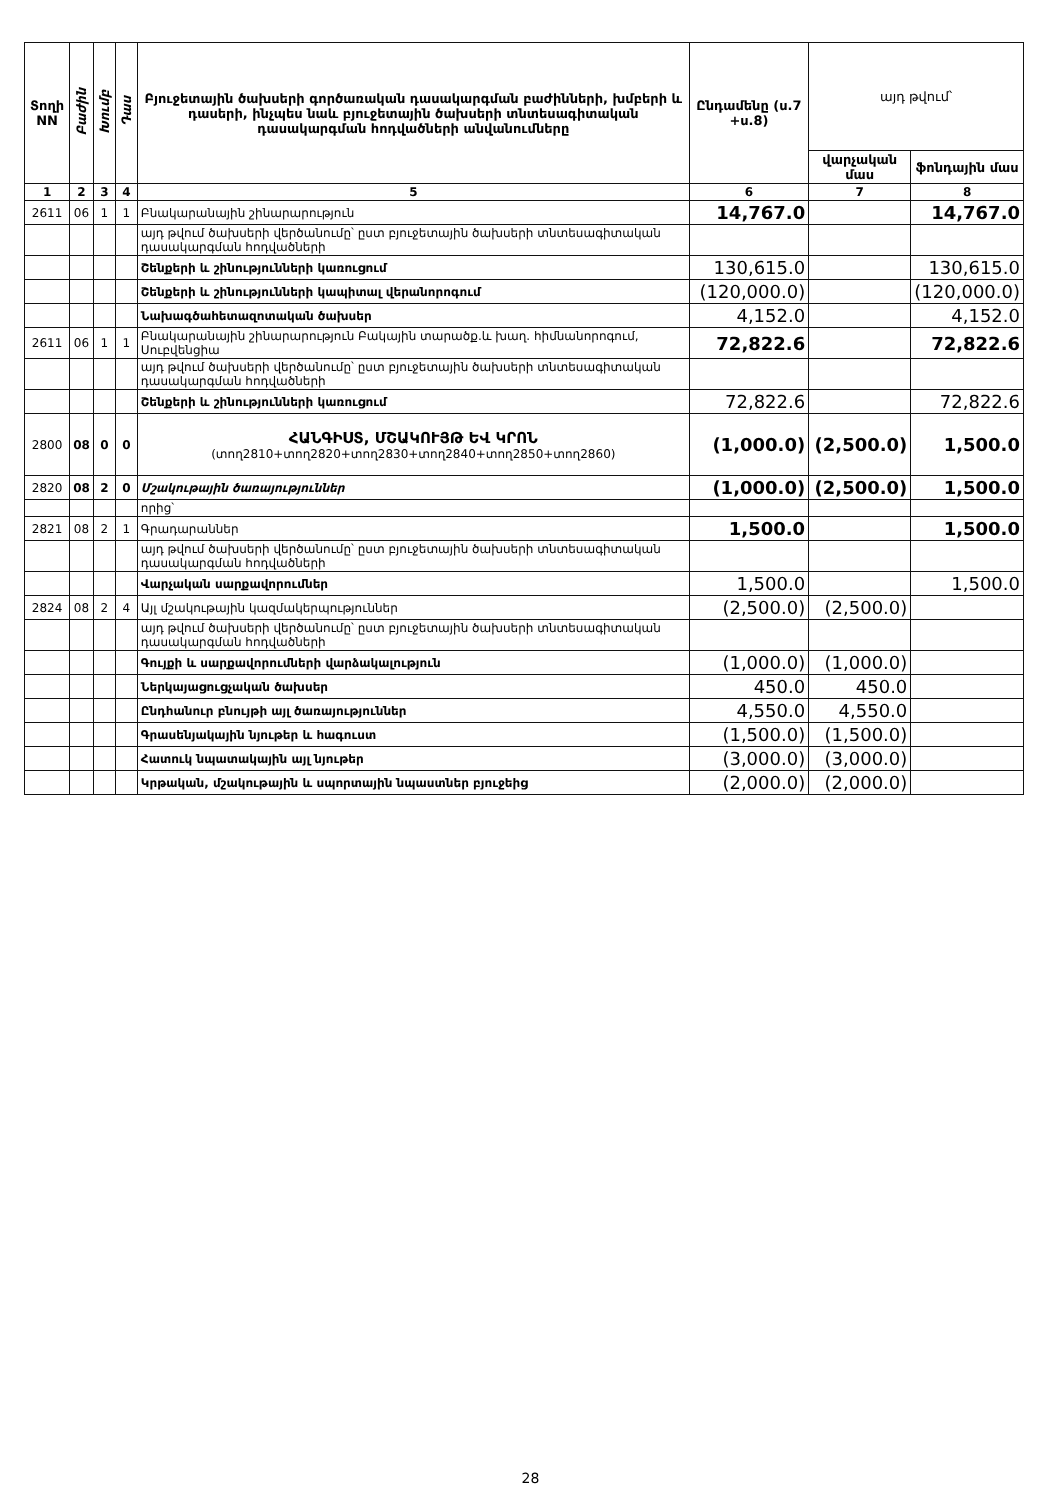| Տողի NN | Բաժին | Խումբ | Դաս | Բյուջետային ծախսերի գործառական դասակարգման բաժինների, խմբերի և դասերի, ինչպես նաև բյուջետային ծախսերի տնտեսագիտական դասակարգման հոդվածների անվանումները | Ընդամենը (ս.7 +ս.8) | այդ թվում՝ | |
| --- | --- | --- | --- | --- | --- | --- | --- |
| | | | | | | վարչական մաս | ֆոնդային մաս |
| 1 | 2 | 3 | 4 | 5 | 6 | 7 | 8 |
| 2611 | 06 | 1 | 1 | Բնակարանային շինարարություն | 14,767.0 | | 14,767.0 |
| | | | | այդ թվում ծախսերի վերծանումը՝ ըստ բյուջետային ծախսերի տնտեսագիտական դասակարգման հոդվածների | | | |
| | | | | Շենքերի և շինությունների կառուցում | 130,615.0 | | 130,615.0 |
| | | | | Շենքերի և շինությունների կապիտալ վերանորոգում | (120,000.0) | | (120,000.0) |
| | | | | Նախագծահետազոտական ծախսեր | 4,152.0 | | 4,152.0 |
| 2611 | 06 | 1 | 1 | Բնակարանային շինարարություն Բակային տարածք.և խաղ. հիմնանորոգում, Սուբվենցիա | 72,822.6 | | 72,822.6 |
| | | | | այդ թվում ծախսերի վերծանումը՝ ըստ բյուջետային ծախսերի տնտեսագիտական դասակարգման հոդվածների | | | |
| | | | | Շենքերի և շինությունների կառուցում | 72,822.6 | | 72,822.6 |
| 2800 | 08 | 0 | 0 | ՀԱՆԳԻՍՏ, ՄՇԱԿՈՒՅԹ ԵՎ ԿՐՈՆ (տող2810+տող2820+տող2830+տող2840+տող2850+տող2860) | (1,000.0) | (2,500.0) | 1,500.0 |
| 2820 | 08 | 2 | 0 | Մշակութային ծառայություններ | (1,000.0) | (2,500.0) | 1,500.0 |
| | | | | որից՝ | | | |
| 2821 | 08 | 2 | 1 | Գրադարաններ | 1,500.0 | | 1,500.0 |
| | | | | այդ թվում ծախսերի վերծանումը՝ ըստ բյուջետային ծախսերի տնտեսագիտական դասակարգման հոդվածների | | | |
| | | | | Վարչական սարքավորումներ | 1,500.0 | | 1,500.0 |
| 2824 | 08 | 2 | 4 | Այլ մշակութային կազմակերպություններ | (2,500.0) | (2,500.0) | |
| | | | | այդ թվում ծախսերի վերծանումը՝ ըստ բյուջետային ծախսերի տնտեսագիտական դասակարգման հոդվածների | | | |
| | | | | Գույքի և սարքավորումների վարձակալություն | (1,000.0) | (1,000.0) | |
| | | | | Ներկայացուցչական ծախսեր | 450.0 | 450.0 | |
| | | | | Ընդհանուր բնույթի այլ ծառայություններ | 4,550.0 | 4,550.0 | |
| | | | | Գրասենյակային նյութեր և հագուստ | (1,500.0) | (1,500.0) | |
| | | | | Հատուկ նպատակային այլ նյութեր | (3,000.0) | (3,000.0) | |
| | | | | Կրթական, մշակութային և սպորտային նպաստներ բյուջեից | (2,000.0) | (2,000.0) | |
28